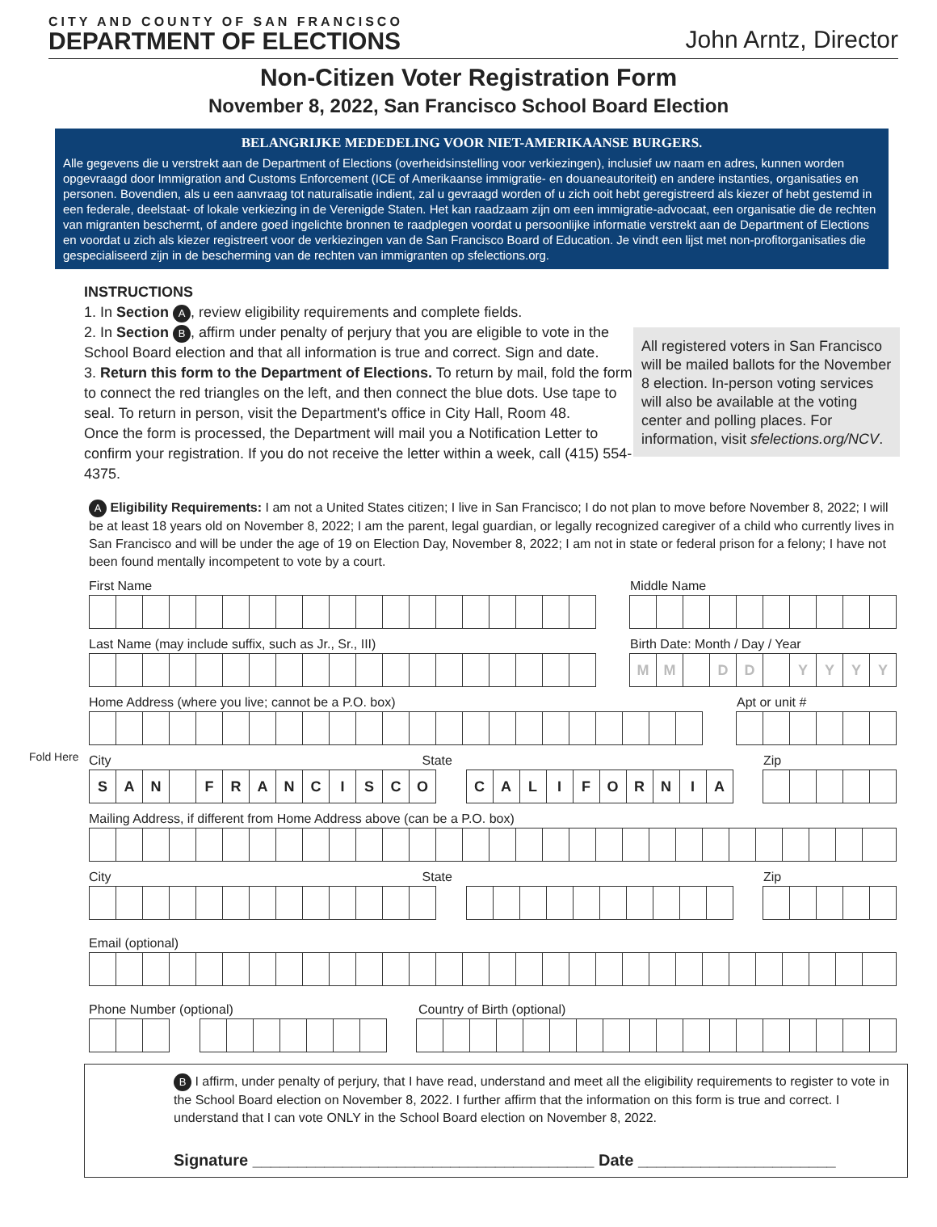CITY AND COUNTY OF SAN FRANCISCO
DEPARTMENT OF ELECTIONS
John Arntz, Director
Non-Citizen Voter Registration Form
November 8, 2022, San Francisco School Board Election
BELANGRIJKE MEDEDELING VOOR NIET-AMERIKAANSE BURGERS.
Alle gegevens die u verstrekt aan de Department of Elections (overheidsinstelling voor verkiezingen), inclusief uw naam en adres, kunnen worden opgevraagd door Immigration and Customs Enforcement (ICE of Amerikaanse immigratie- en douaneautoriteit) en andere instanties, organisaties en personen. Bovendien, als u een aanvraag tot naturalisatie indient, zal u gevraagd worden of u zich ooit hebt geregistreerd als kiezer of hebt gestemd in een federale, deelstaat- of lokale verkiezing in de Verenigde Staten. Het kan raadzaam zijn om een immigratie-advocaat, een organisatie die de rechten van migranten beschermt, of andere goed ingelichte bronnen te raadplegen voordat u persoonlijke informatie verstrekt aan de Department of Elections en voordat u zich als kiezer registreert voor de verkiezingen van de San Francisco Board of Education. Je vindt een lijst met non-profitorganisaties die gespecialiseerd zijn in de bescherming van de rechten van immigranten op sfelections.org.
INSTRUCTIONS
1. In Section A, review eligibility requirements and complete fields.
2. In Section B, affirm under penalty of perjury that you are eligible to vote in the School Board election and that all information is true and correct. Sign and date.
3. Return this form to the Department of Elections. To return by mail, fold the form to connect the red triangles on the left, and then connect the blue dots. Use tape to seal. To return in person, visit the Department's office in City Hall, Room 48.
Once the form is processed, the Department will mail you a Notification Letter to confirm your registration. If you do not receive the letter within a week, call (415) 554-4375.
All registered voters in San Francisco will be mailed ballots for the November 8 election. In-person voting services will also be available at the voting center and polling places. For information, visit sfelections.org/NCV.
A Eligibility Requirements: I am not a United States citizen; I live in San Francisco; I do not plan to move before November 8, 2022; I will be at least 18 years old on November 8, 2022; I am the parent, legal guardian, or legally recognized caregiver of a child who currently lives in San Francisco and will be under the age of 19 on Election Day, November 8, 2022; I am not in state or federal prison for a felony; I have not been found mentally incompetent to vote by a court.
First Name Middle Name
Last Name (may include suffix, such as Jr., Sr., III) Birth Date: Month / Day / Year
M M D D YYYY
Home Address (where you live; cannot be a P.O. box) Apt or unit #
City State Zip
SAN FRANCISCO
CALIFORNIA
Mailing Address, if different from Home Address above (can be a P.O. box)
City State Zip
Email (optional)
Phone Number (optional) Country of Birth (optional)
B I affirm, under penalty of perjury, that I have read, understand and meet all the eligibility requirements to register to vote in the School Board election on November 8, 2022. I further affirm that the information on this form is true and correct. I understand that I can vote ONLY in the School Board election on November 8, 2022.
Signature ______________________________________ Date ______________________
Fold Here